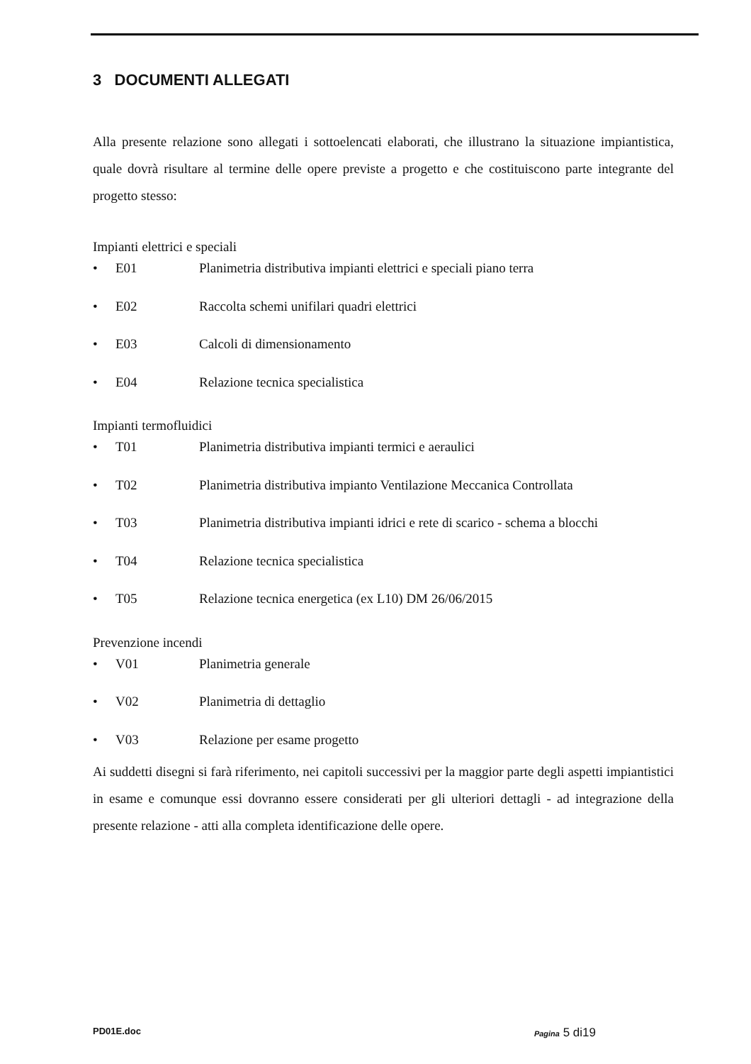3 DOCUMENTI ALLEGATI
Alla presente relazione sono allegati i sottoelencati elaborati, che illustrano la situazione impiantistica, quale dovrà risultare al termine delle opere previste a progetto e che costituiscono parte integrante del progetto stesso:
Impianti elettrici e speciali
• E01 Planimetria distributiva impianti elettrici e speciali piano terra
• E02 Raccolta schemi unifilari quadri elettrici
• E03 Calcoli di dimensionamento
• E04 Relazione tecnica specialistica
Impianti termofluidici
• T01 Planimetria distributiva impianti termici e aeraulici
• T02 Planimetria distributiva impianto Ventilazione Meccanica Controllata
• T03 Planimetria distributiva impianti idrici e rete di scarico - schema a blocchi
• T04 Relazione tecnica specialistica
• T05 Relazione tecnica energetica (ex L10) DM 26/06/2015
Prevenzione incendi
• V01 Planimetria generale
• V02 Planimetria di dettaglio
• V03 Relazione per esame progetto
Ai suddetti disegni si farà riferimento, nei capitoli successivi per la maggior parte degli aspetti impiantistici in esame e comunque essi dovranno essere considerati per gli ulteriori dettagli - ad integrazione della presente relazione - atti alla completa identificazione delle opere.
PD01E.doc Pagina 5 di19